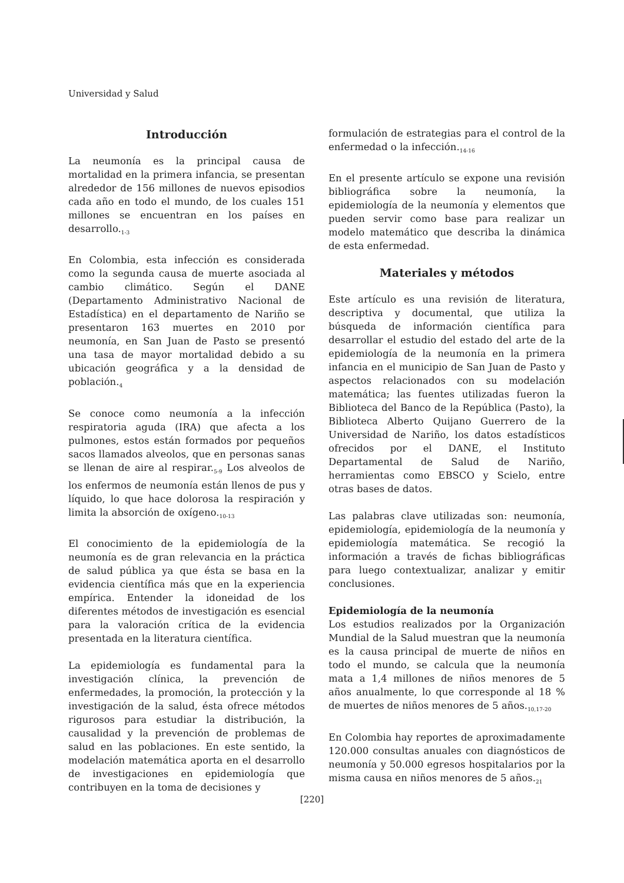Universidad y Salud
Introducción
La neumonía es la principal causa de mortalidad en la primera infancia, se presentan alrededor de 156 millones de nuevos episodios cada año en todo el mundo, de los cuales 151 millones se encuentran en los países en desarrollo.<sub>1-3</sub>
En Colombia, esta infección es considerada como la segunda causa de muerte asociada al cambio climático. Según el DANE (Departamento Administrativo Nacional de Estadística) en el departamento de Nariño se presentaron 163 muertes en 2010 por neumonía, en San Juan de Pasto se presentó una tasa de mayor mortalidad debido a su ubicación geográfica y a la densidad de población.<sub>4</sub>
Se conoce como neumonía a la infección respiratoria aguda (IRA) que afecta a los pulmones, estos están formados por pequeños sacos llamados alveolos, que en personas sanas se llenan de aire al respirar.<sub>5-9</sub> Los alveolos de los enfermos de neumonía están llenos de pus y líquido, lo que hace dolorosa la respiración y limita la absorción de oxígeno.<sub>10-13</sub>
El conocimiento de la epidemiología de la neumonía es de gran relevancia en la práctica de salud pública ya que ésta se basa en la evidencia científica más que en la experiencia empírica. Entender la idoneidad de los diferentes métodos de investigación es esencial para la valoración crítica de la evidencia presentada en la literatura científica.
La epidemiología es fundamental para la investigación clínica, la prevención de enfermedades, la promoción, la protección y la investigación de la salud, ésta ofrece métodos rigurosos para estudiar la distribución, la causalidad y la prevención de problemas de salud en las poblaciones. En este sentido, la modelación matemática aporta en el desarrollo de investigaciones en epidemiología que contribuyen en la toma de decisiones y
formulación de estrategias para el control de la enfermedad o la infección.<sub>14-16</sub>
En el presente artículo se expone una revisión bibliográfica sobre la neumonía, la epidemiología de la neumonía y elementos que pueden servir como base para realizar un modelo matemático que describa la dinámica de esta enfermedad.
Materiales y métodos
Este artículo es una revisión de literatura, descriptiva y documental, que utiliza la búsqueda de información científica para desarrollar el estudio del estado del arte de la epidemiología de la neumonía en la primera infancia en el municipio de San Juan de Pasto y aspectos relacionados con su modelación matemática; las fuentes utilizadas fueron la Biblioteca del Banco de la República (Pasto), la Biblioteca Alberto Quijano Guerrero de la Universidad de Nariño, los datos estadísticos ofrecidos por el DANE, el Instituto Departamental de Salud de Nariño, herramientas como EBSCO y Scielo, entre otras bases de datos.
Las palabras clave utilizadas son: neumonía, epidemiología, epidemiología de la neumonía y epidemiología matemática. Se recogió la información a través de fichas bibliográficas para luego contextualizar, analizar y emitir conclusiones.
Epidemiología de la neumonía
Los estudios realizados por la Organización Mundial de la Salud muestran que la neumonía es la causa principal de muerte de niños en todo el mundo, se calcula que la neumonía mata a 1,4 millones de niños menores de 5 años anualmente, lo que corresponde al 18 % de muertes de niños menores de 5 años.<sub>10,17-20</sub>
En Colombia hay reportes de aproximadamente 120.000 consultas anuales con diagnósticos de neumonía y 50.000 egresos hospitalarios por la misma causa en niños menores de 5 años.<sub>21</sub>
[220]